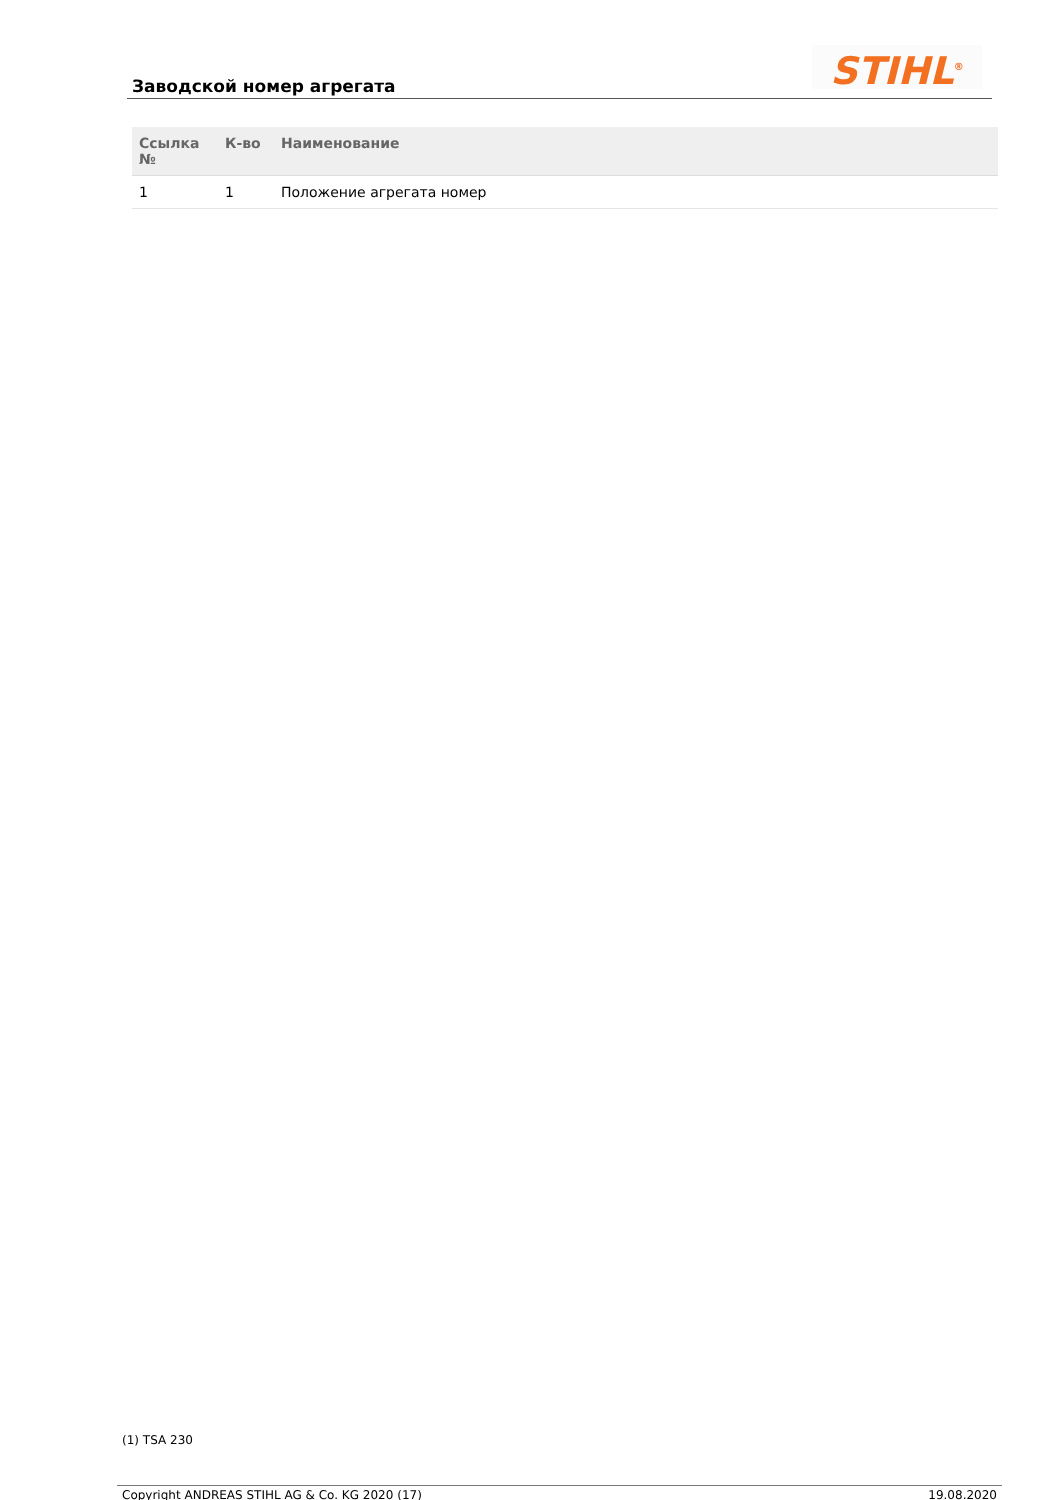Заводской номер агрегата STIHL<sup>®</sup>
| Ссылка № | К-во | Наименование |
| --- | --- | --- |
| 1 | 1 | Положение агрегата номер |
(1) TSA 230
Copyright ANDREAS STIHL AG & Co. KG 2020 (17) 19.08.2020